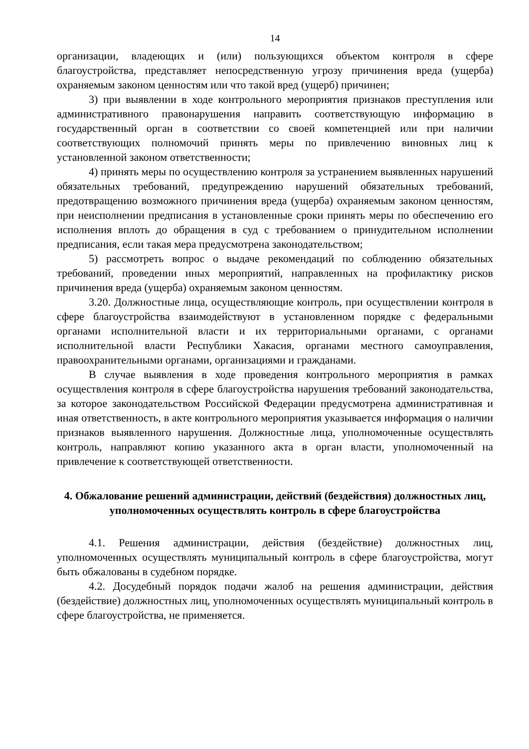14
организации, владеющих и (или) пользующихся объектом контроля в сфере благоустройства, представляет непосредственную угрозу причинения вреда (ущерба) охраняемым законом ценностям или что такой вред (ущерб) причинен;
3) при выявлении в ходе контрольного мероприятия признаков преступления или административного правонарушения направить соответствующую информацию в государственный орган в соответствии со своей компетенцией или при наличии соответствующих полномочий принять меры по привлечению виновных лиц к установленной законом ответственности;
4) принять меры по осуществлению контроля за устранением выявленных нарушений обязательных требований, предупреждению нарушений обязательных требований, предотвращению возможного причинения вреда (ущерба) охраняемым законом ценностям, при неисполнении предписания в установленные сроки принять меры по обеспечению его исполнения вплоть до обращения в суд с требованием о принудительном исполнении предписания, если такая мера предусмотрена законодательством;
5) рассмотреть вопрос о выдаче рекомендаций по соблюдению обязательных требований, проведении иных мероприятий, направленных на профилактику рисков причинения вреда (ущерба) охраняемым законом ценностям.
3.20. Должностные лица, осуществляющие контроль, при осуществлении контроля в сфере благоустройства взаимодействуют в установленном порядке с федеральными органами исполнительной власти и их территориальными органами, с органами исполнительной власти Республики Хакасия, органами местного самоуправления, правоохранительными органами, организациями и гражданами.
В случае выявления в ходе проведения контрольного мероприятия в рамках осуществления контроля в сфере благоустройства нарушения требований законодательства, за которое законодательством Российской Федерации предусмотрена административная и иная ответственность, в акте контрольного мероприятия указывается информация о наличии признаков выявленного нарушения. Должностные лица, уполномоченные осуществлять контроль, направляют копию указанного акта в орган власти, уполномоченный на привлечение к соответствующей ответственности.
4. Обжалование решений администрации, действий (бездействия) должностных лиц, уполномоченных осуществлять контроль в сфере благоустройства
4.1. Решения администрации, действия (бездействие) должностных лиц, уполномоченных осуществлять муниципальный контроль в сфере благоустройства, могут быть обжалованы в судебном порядке.
4.2. Досудебный порядок подачи жалоб на решения администрации, действия (бездействие) должностных лиц, уполномоченных осуществлять муниципальный контроль в сфере благоустройства, не применяется.